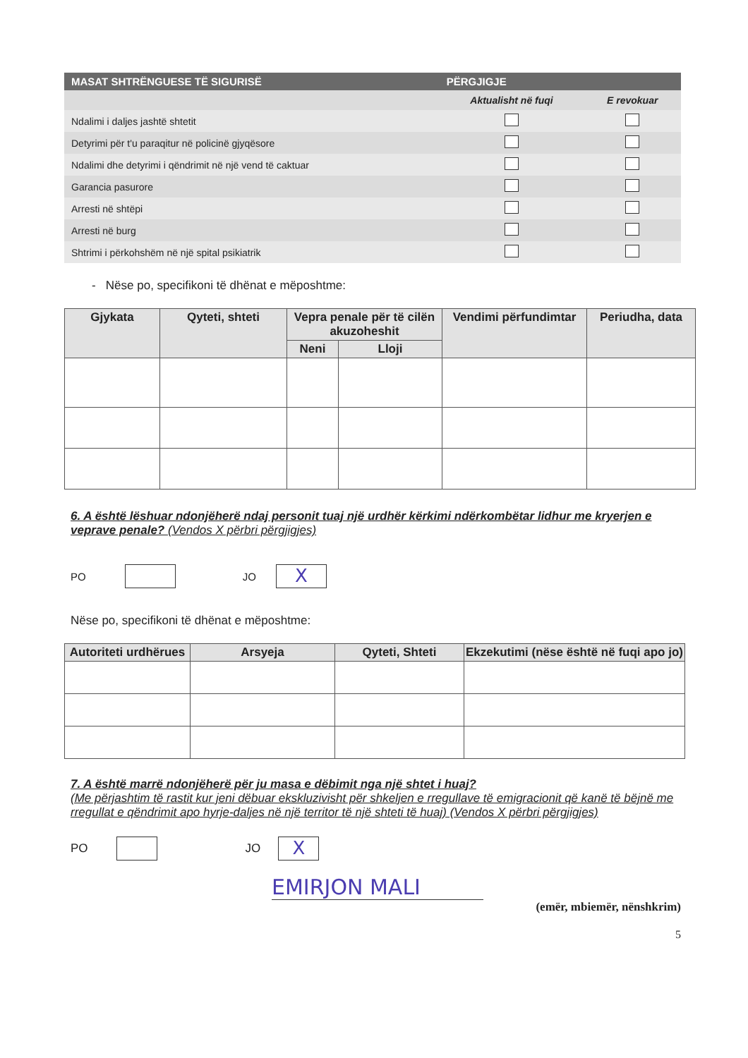| MASAT SHTRËNGUESE TË SIGURISË | PËRGJIGJE | |
| --- | --- | --- |
| | Aktualisht në fuqi | E revokuar |
| Ndalimi i daljes jashtë shtetit | | |
| Detyrimi për t'u paraqitur në policinë gjyqësore | | |
| Ndalimi dhe detyrimi i qëndrimit në një vend të caktuar | | |
| Garancia pasurore | | |
| Arresti në shtëpi | | |
| Arresti në burg | | |
| Shtrimi i përkohshëm në një spital psikiatrik | | |
- Nëse po, specifikoni të dhënat e mëposhtme:
| Gjykata | Qyteti, shteti | Vepra penale për të cilën akuzoheshit | | Vendimi përfundimtar | Periudha, data |
| --- | --- | --- | --- | --- | --- |
| | | Neni | Lloji | | |
6. A është lëshuar ndonjëherë ndaj personit tuaj një urdhër kërkimi ndërkombëtar lidhur me kryerjen e veprave penale? (Vendos X përbri përgjigjes)
PO
JO
X
Nëse po, specifikoni të dhënat e mëposhtme:
| Autoriteti urdhërues | Arsyeja | Qyteti, Shteti | Ekzekutimi (nëse është në fuqi apo jo) |
| --- | --- | --- | --- |
7. A është marrë ndonjëherë për ju masa e dëbimit nga një shtet i huaj?
(Me përjashtim të rastit kur jeni dëbuar ekskluzivisht për shkeljen e rregullave të emigracionit që kanë të bëjnë me rregullat e qëndrimit apo hyrje-daljes në një territor të një shteti të huaj) (Vendos X përbri përgjigjes)
PO
JO
X
EMIRJON MALI
(emër, mbiemër, nënshkrim)
5